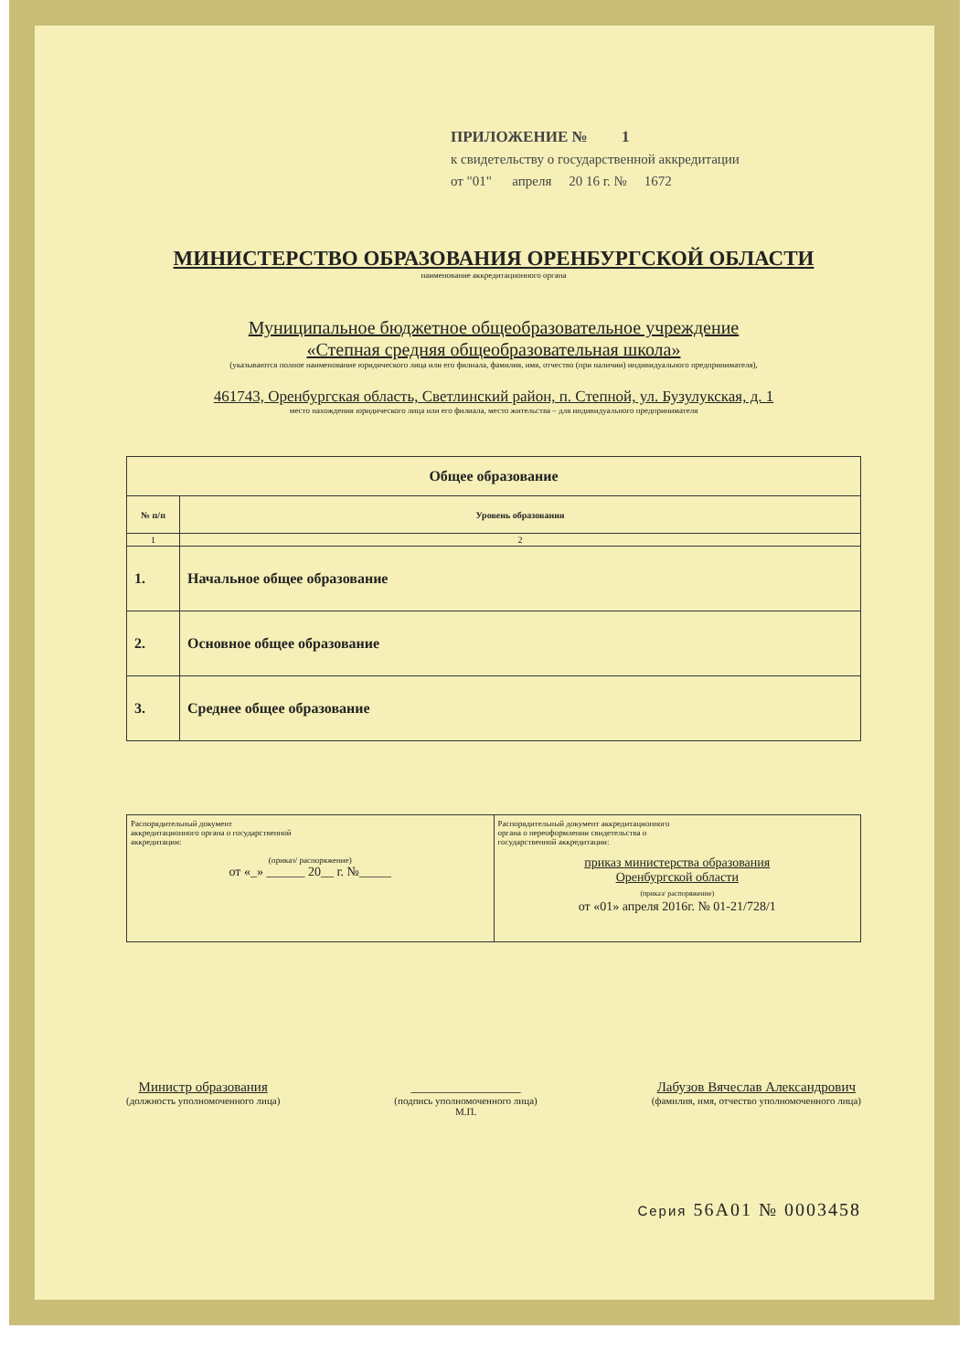ПРИЛОЖЕНИЕ № 1
к свидетельству о государственной аккредитации
от "01" апреля 20 16 г. № 1672
МИНИСТЕРСТВО ОБРАЗОВАНИЯ ОРЕНБУРГСКОЙ ОБЛАСТИ
наименование аккредитационного органа
Муниципальное бюджетное общеобразовательное учреждение
«Степная средняя общеобразовательная школа»
(указываются полное наименование юридического лица или его филиала, фамилия, имя, отчество (при наличии) индивидуального предпринимателя),
461743, Оренбургская область, Светлинский район, п. Степной, ул. Бузулукская, д. 1
место нахождения юридического лица или его филиала, место жительства – для индивидуального предпринимателя
| Общее образование | |
| --- | --- |
| № п/п | Уровень образования |
| 1 | 2 |
| 1. | Начальное общее образование |
| 2. | Основное общее образование |
| 3. | Среднее общее образование |
| Распорядительный документ аккредитационного органа о государственной аккредитации: (приказ/ распоряжение) от «_» ______ 20__ г. №_____ | Распорядительный документ аккредитационного органа о переоформлении свидетельства о государственной аккредитации: приказ министерства образования Оренбургской области (приказ/ распоряжение) от «01» апреля 2016г. № 01-21/728/1 |
Министр образования
(должность уполномоченного лица)
________________
(подпись уполномоченного лица)
М.П.
Лабузов Вячеслав Александрович
(фамилия, имя, отчество уполномоченного лица)
Серия 56А01 № 0003458